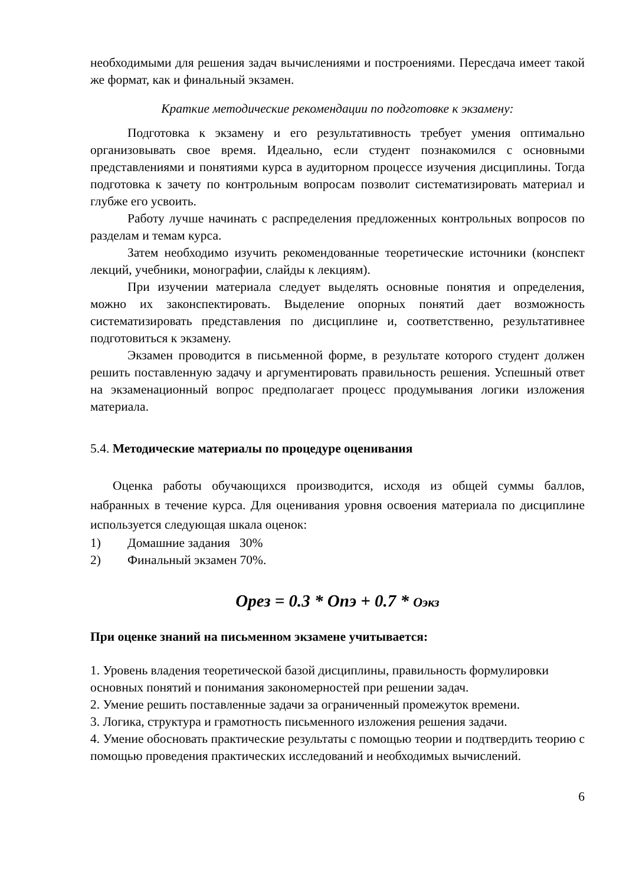необходимыми для решения задач вычислениями и построениями. Пересдача имеет такой же формат, как и финальный экзамен.
Краткие методические рекомендации по подготовке к экзамену:
Подготовка к экзамену и его результативность требует умения оптимально организовывать свое время. Идеально, если студент познакомился с основными представлениями и понятиями курса в аудиторном процессе изучения дисциплины. Тогда подготовка к зачету по контрольным вопросам позволит систематизировать материал и глубже его усвоить.
Работу лучше начинать с распределения предложенных контрольных вопросов по разделам и темам курса.
Затем необходимо изучить рекомендованные теоретические источники (конспект лекций, учебники, монографии, слайды к лекциям).
При изучении материала следует выделять основные понятия и определения, можно их законспектировать. Выделение опорных понятий дает возможность систематизировать представления по дисциплине и, соответственно, результативнее подготовиться к экзамену.
Экзамен проводится в письменной форме, в результате которого студент должен решить поставленную задачу и аргументировать правильность решения. Успешный ответ на экзаменационный вопрос предполагает процесс продумывания логики изложения материала.
5.4. Методические материалы по процедуре оценивания
Оценка работы обучающихся производится, исходя из общей суммы баллов, набранных в течение курса. Для оценивания уровня освоения материала по дисциплине используется следующая шкала оценок:
1) Домашние задания 30%
2) Финальный экзамен 70%.
Oрез = 0.3 * Oпэ + 0.7 * Oэкз
При оценке знаний на письменном экзамене учитывается:
1. Уровень владения теоретической базой дисциплины, правильность формулировки основных понятий и понимания закономерностей при решении задач.
2. Умение решить поставленные задачи за ограниченный промежуток времени.
3. Логика, структура и грамотность письменного изложения решения задачи.
4. Умение обосновать практические результаты с помощью теории и подтвердить теорию с помощью проведения практических исследований и необходимых вычислений.
6